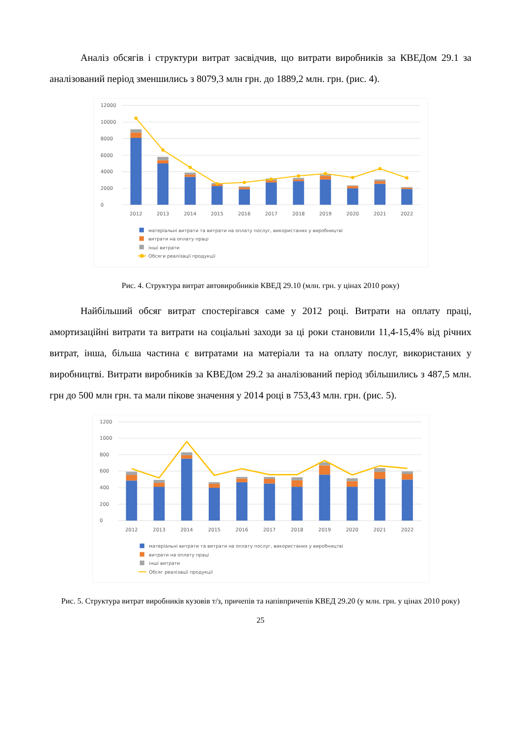Аналіз обсягів і структури витрат засвідчив, що витрати виробників за КВЕДом 29.1 за аналізований період зменшились з 8079,3 млн грн. до 1889,2 млн. грн. (рис. 4).
0
2000
4000
6000
8000
10000
12000
2012
2013
2014
2015
2016
2017
2018
2019
2020
2021
2022
матеріальні витрати та витрати на оплату послуг, використаних у виробництві
витрати на оплату праці
інші витрати
Обсяги реалізації продукції
Рис. 4. Структура витрат автовиробників КВЕД 29.10 (млн. грн. у цінах 2010 року)
Найбільший обсяг витрат спостерігався саме у 2012 році. Витрати на оплату праці, амортизаційні витрати та витрати на соціальні заходи за ці роки становили 11,4-15,4% від річних витрат, інша, більша частина є витратами на матеріали та на оплату послуг, використаних у виробництві. Витрати виробників за КВЕДом 29.2 за аналізований період збільшились з 487,5 млн. грн до 500 млн грн. та мали пікове значення у 2014 році в 753,43 млн. грн. (рис. 5).
0
200
400
600
800
1000
1200
2012
2013
2014
2015
2016
2017
2018
2019
2020
2021
2022
матеріальні витрати та витрати на оплату послуг, використаних у виробництві
витрати на оплату праці
інші витрати
Обсяг реалізації продукції
Рис. 5. Структура витрат виробників кузовів т/з, причепів та напівпричепів КВЕД 29.20 (у млн. грн. у цінах 2010 року)
25